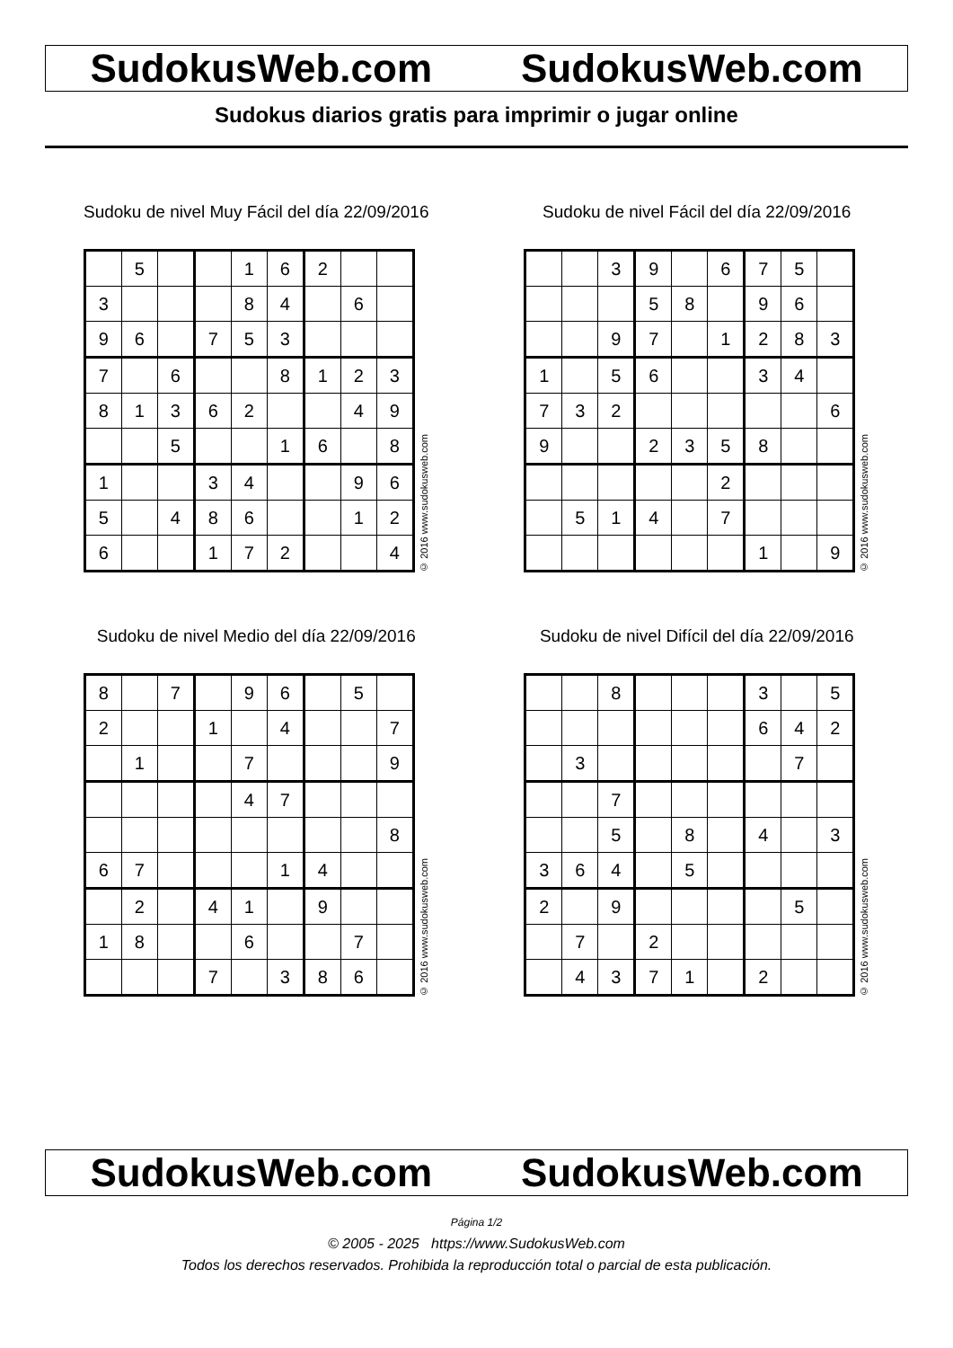SudokusWeb.com SudokusWeb.com
Sudokus diarios gratis para imprimir o jugar online
Sudoku de nivel Muy Fácil del día 22/09/2016
| | 5 | | | 1 | 6 | 2 | | |
| 3 | | | | 8 | 4 | | 6 | |
| 9 | 6 | | 7 | 5 | 3 | | | |
| 7 | | 6 | | | 8 | 1 | 2 | 3 |
| 8 | 1 | 3 | 6 | 2 | | | 4 | 9 |
| | | 5 | | | 1 | 6 | | 8 |
| 1 | | | 3 | 4 | | | 9 | 6 |
| 5 | | 4 | 8 | 6 | | | 1 | 2 |
| 6 | | | 1 | 7 | 2 | | | 4 |
© 2016 www.sudokusweb.com
Sudoku de nivel Fácil del día 22/09/2016
| | | 3 | 9 | | 6 | 7 | 5 | |
| | | | 5 | 8 | | 9 | 6 | |
| | | 9 | 7 | | 1 | 2 | 8 | 3 |
| 1 | | 5 | 6 | | | 3 | 4 | |
| 7 | 3 | 2 | | | | | | 6 |
| 9 | | | 2 | 3 | 5 | 8 | | |
| | | | | | 2 | | | |
| | 5 | 1 | 4 | | 7 | | | |
| | | | | | | 1 | | 9 |
© 2016 www.sudokusweb.com
Sudoku de nivel Medio del día 22/09/2016
| 8 | | 7 | | 9 | 6 | | 5 | |
| 2 | | | 1 | | 4 | | | 7 |
| | 1 | | | 7 | | | | 9 |
| | | | | 4 | 7 | | | |
| | | | | | | | | 8 |
| 6 | 7 | | | | 1 | 4 | | |
| | 2 | | 4 | 1 | | 9 | | |
| 1 | 8 | | | 6 | | | 7 | |
| | | | 7 | | 3 | 8 | 6 | |
© 2016 www.sudokusweb.com
Sudoku de nivel Difícil del día 22/09/2016
| | | 8 | | | | 3 | | 5 |
| | | | | | | 6 | 4 | 2 |
| | 3 | | | | | | 7 | |
| | | 7 | | | | | | |
| | | 5 | | 8 | | 4 | | 3 |
| 3 | 6 | 4 | | 5 | | | | |
| 2 | | 9 | | | | | 5 | |
| | 7 | | 2 | | | | | |
| | 4 | 3 | 7 | 1 | | 2 | | |
© 2016 www.sudokusweb.com
SudokusWeb.com SudokusWeb.com
Página 1/2
© 2005 - 2025 https://www.SudokusWeb.com
Todos los derechos reservados. Prohibida la reproducción total o parcial de esta publicación.